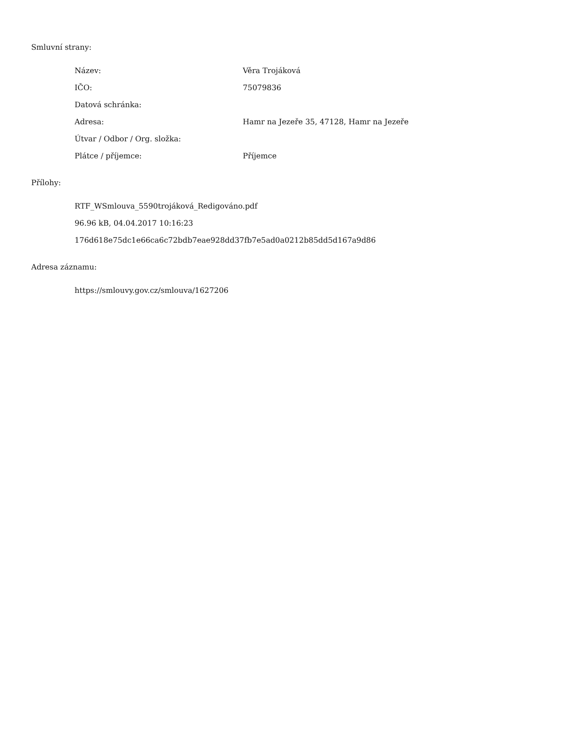Smluvní strany:
Název: Věra Trojáková
IČO: 75079836
Datová schránka:
Adresa: Hamr na Jezeře 35, 47128, Hamr na Jezeře
Útvar / Odbor / Org. složka:
Plátce / příjemce: Příjemce
Přílohy:
RTF_WSmlouva_5590trojáková_Redigováno.pdf
96.96 kB, 04.04.2017 10:16:23
176d618e75dc1e66ca6c72bdb7eae928dd37fb7e5ad0a0212b85dd5d167a9d86
Adresa záznamu:
https://smlouvy.gov.cz/smlouva/1627206